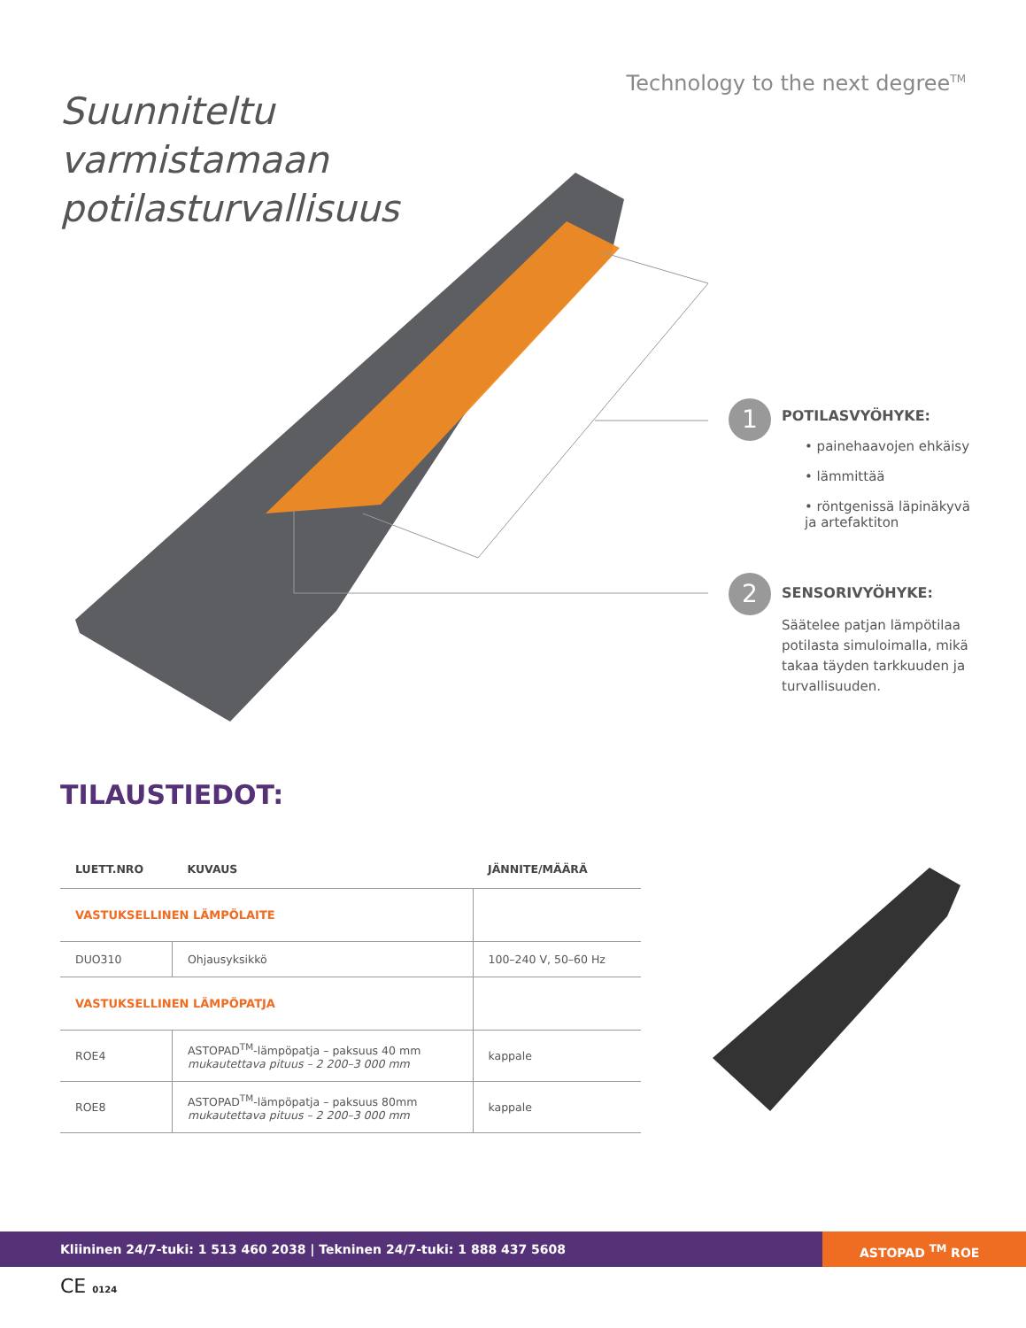Technology to the next degree<sup>TM</sup>
Suunniteltu
varmistamaan
potilasturvallisuus
1
POTILASVYÖHYKE:
• painehaavojen ehkäisy
• lämmittää
• röntgenissä läpinäkyvä ja artefaktiton
2
SENSORIVYÖHYKE:
Säätelee patjan lämpötilaa potilasta simuloimalla, mikä takaa täyden tarkkuuden ja turvallisuuden.
TILAUSTIEDOT:
| LUETT.NRO | KUVAUS | JÄNNITE/MÄÄRÄ |
| --- | --- | --- |
| VASTUKSELLINEN LÄMPÖLAITE | | |
| DUO310 | Ohjausyksikkö | 100–240 V, 50–60 Hz |
| VASTUKSELLINEN LÄMPÖPATJA | | |
| ROE4 | ASTOPAD<sup>TM</sup>-lämpöpatja – paksuus 40 mm mukautettava pituus – 2 200–3 000 mm | kappale |
| ROE8 | ASTOPAD<sup>TM</sup>-lämpöpatja – paksuus 80mm mukautettava pituus – 2 200–3 000 mm | kappale |
Kliininen 24/7-tuki: 1 513 460 2038 | Tekninen 24/7-tuki: 1 888 437 5608
ASTOPAD <sup>TM</sup> ROE
CE 0124